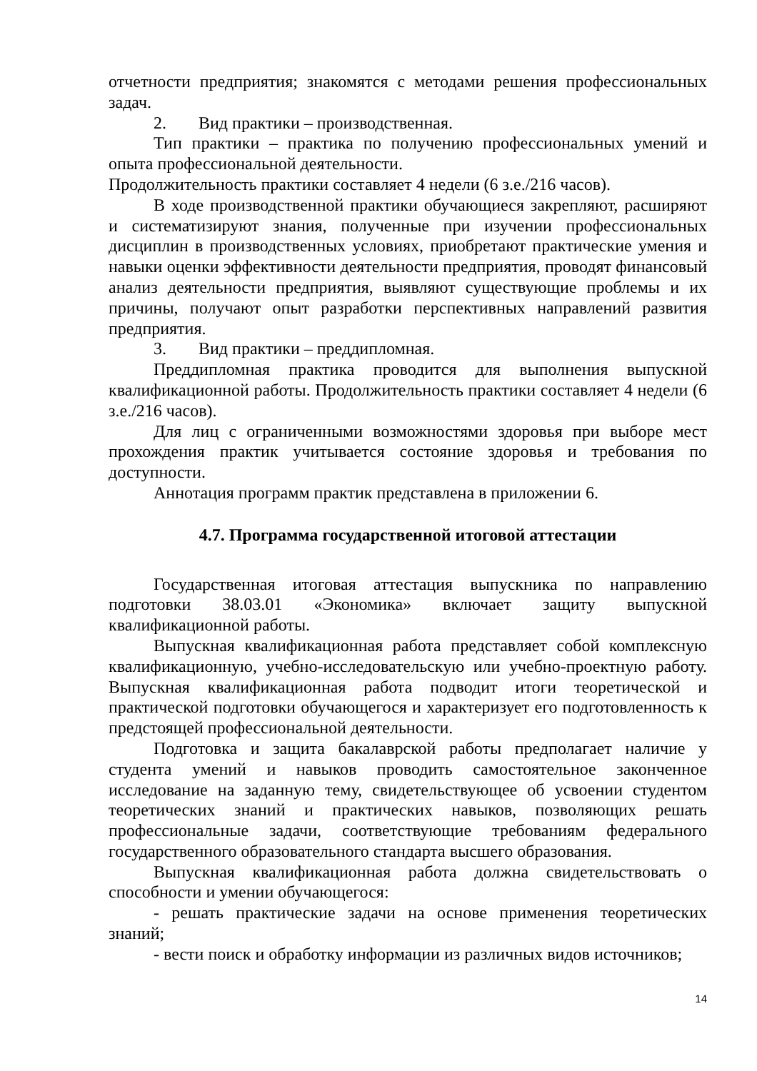отчетности предприятия; знакомятся с методами решения профессиональных задач.
2. Вид практики – производственная.
Тип практики – практика по получению профессиональных умений и опыта профессиональной деятельности.
Продолжительность практики составляет 4 недели (6 з.е./216 часов).
В ходе производственной практики обучающиеся закрепляют, расширяют и систематизируют знания, полученные при изучении профессиональных дисциплин в производственных условиях, приобретают практические умения и навыки оценки эффективности деятельности предприятия, проводят финансовый анализ деятельности предприятия, выявляют существующие проблемы и их причины, получают опыт разработки перспективных направлений развития предприятия.
3. Вид практики – преддипломная.
Преддипломная практика проводится для выполнения выпускной квалификационной работы. Продолжительность практики составляет 4 недели (6 з.е./216 часов).
Для лиц с ограниченными возможностями здоровья при выборе мест прохождения практик учитывается состояние здоровья и требования по доступности.
Аннотация программ практик представлена в приложении 6.
4.7. Программа государственной итоговой аттестации
Государственная итоговая аттестация выпускника по направлению подготовки 38.03.01 «Экономика» включает защиту выпускной квалификационной работы.
Выпускная квалификационная работа представляет собой комплексную квалификационную, учебно-исследовательскую или учебно-проектную работу. Выпускная квалификационная работа подводит итоги теоретической и практической подготовки обучающегося и характеризует его подготовленность к предстоящей профессиональной деятельности.
Подготовка и защита бакалаврской работы предполагает наличие у студента умений и навыков проводить самостоятельное законченное исследование на заданную тему, свидетельствующее об усвоении студентом теоретических знаний и практических навыков, позволяющих решать профессиональные задачи, соответствующие требованиям федерального государственного образовательного стандарта высшего образования.
Выпускная квалификационная работа должна свидетельствовать о способности и умении обучающегося:
- решать практические задачи на основе применения теоретических знаний;
- вести поиск и обработку информации из различных видов источников;
14